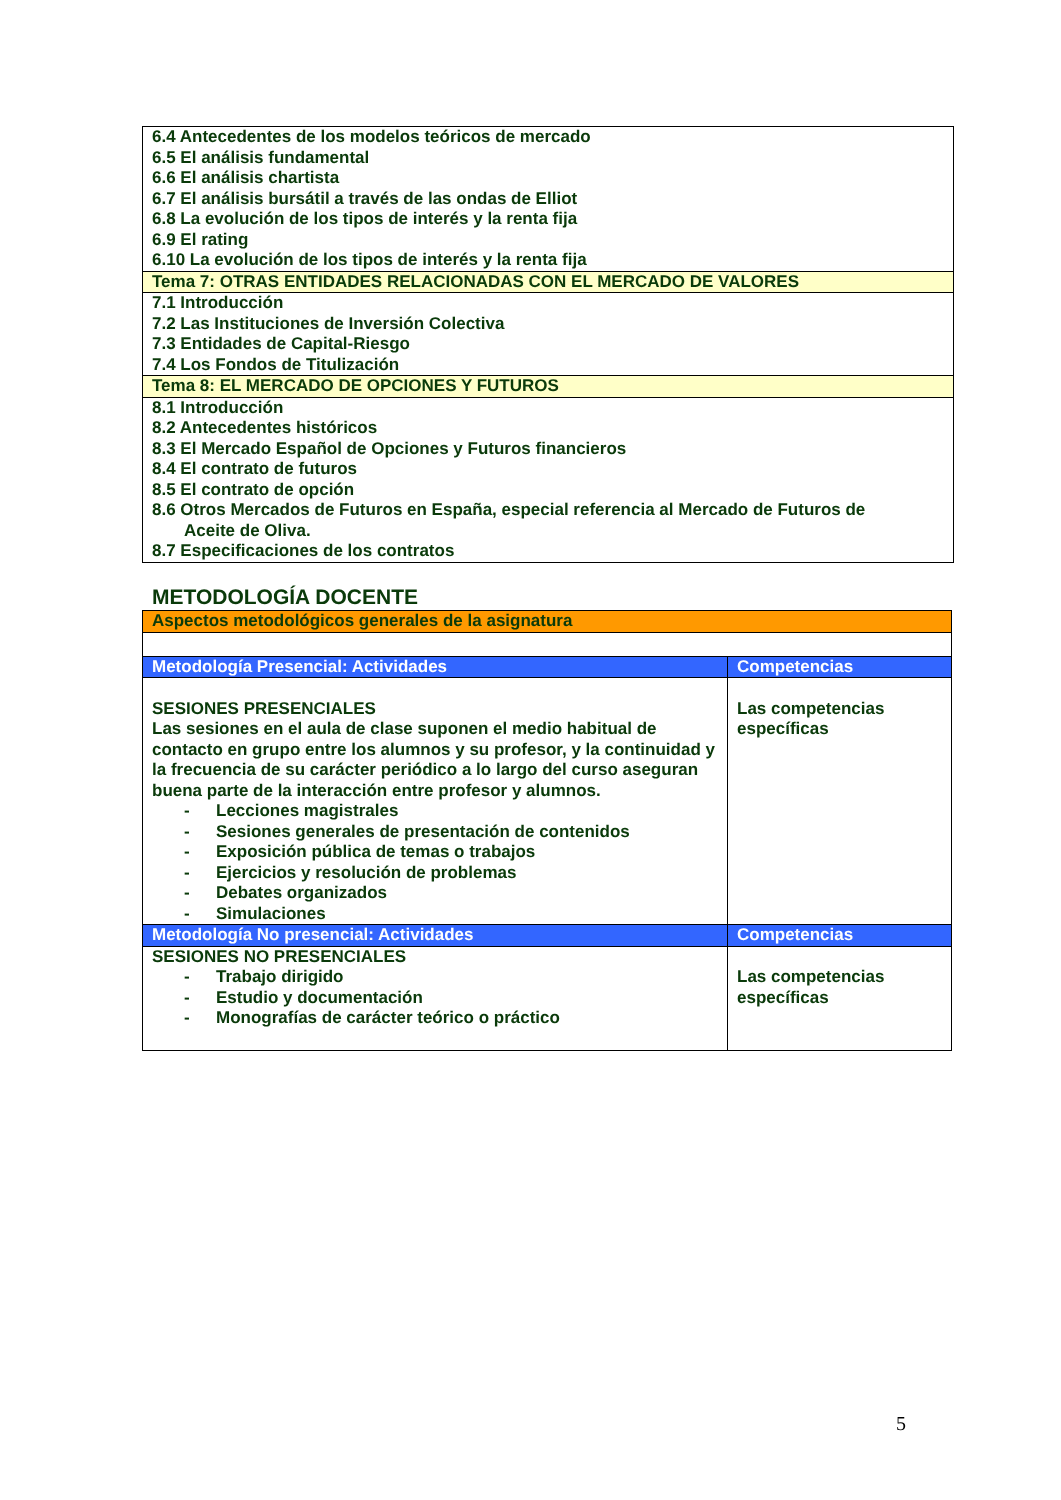| 6.4 Antecedentes de los modelos teóricos de mercado 6.5 El análisis fundamental 6.6 El análisis chartista 6.7 El análisis bursátil a través de las ondas de Elliot 6.8 La evolución de los tipos de interés y la renta fija 6.9 El rating 6.10 La evolución de los tipos de interés y la renta fija |
| Tema 7: OTRAS ENTIDADES RELACIONADAS CON EL MERCADO DE VALORES |
| 7.1 Introducción 7.2 Las Instituciones de Inversión Colectiva 7.3 Entidades de Capital-Riesgo 7.4 Los Fondos de Titulización |
| Tema 8: EL MERCADO DE OPCIONES Y FUTUROS |
| 8.1 Introducción 8.2 Antecedentes históricos 8.3 El Mercado Español de Opciones y Futuros financieros 8.4 El contrato de futuros 8.5 El contrato de opción 8.6 Otros Mercados de Futuros en España, especial referencia al Mercado de Futuros de Aceite de Oliva. 8.7 Especificaciones de los contratos |
METODOLOGÍA DOCENTE
| Aspectos metodológicos generales de la asignatura | |
| Metodología Presencial: Actividades | Competencias |
| SESIONES PRESENCIALES Las sesiones en el aula de clase suponen el medio habitual de contacto en grupo entre los alumnos y su profesor, y la continuidad y la frecuencia de su carácter periódico a lo largo del curso aseguran buena parte de la interacción entre profesor y alumnos. - Lecciones magistrales - Sesiones generales de presentación de contenidos - Exposición pública de temas o trabajos - Ejercicios y resolución de problemas - Debates organizados - Simulaciones | Las competencias específicas |
| Metodología No presencial: Actividades | Competencias |
| SESIONES NO PRESENCIALES - Trabajo dirigido - Estudio y documentación - Monografías de carácter teórico o práctico | Las competencias específicas |
5